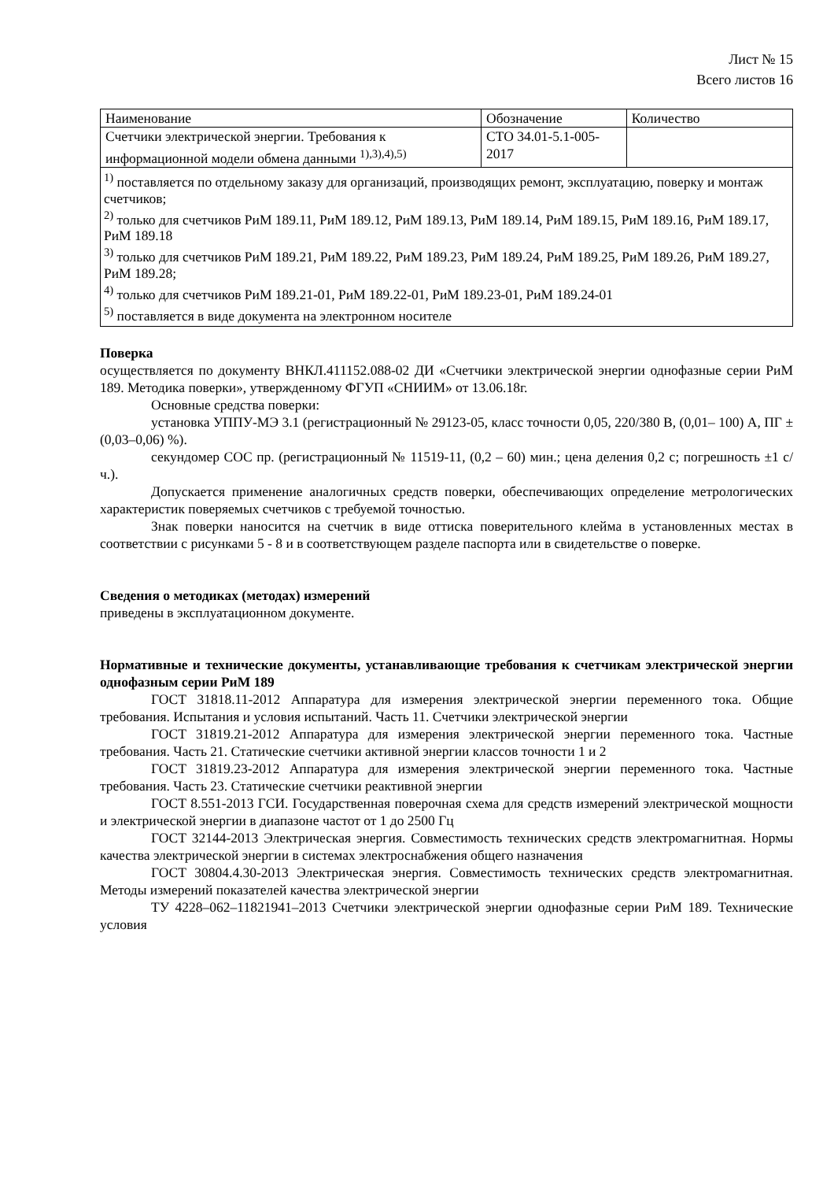Лист № 15
Всего листов 16
| Наименование | Обозначение | Количество |
| --- | --- | --- |
| Счетчики электрической энергии. Требования к информационной модели обмена данными <sup>1),3),4),5)</sup> | СТО 34.01-5.1-005-2017 | |
| <sup>1)</sup> поставляется по отдельному заказу для организаций, производящих ремонт, эксплуатацию, поверку и монтаж счетчиков; <sup>2)</sup> только для счетчиков РиМ 189.11, РиМ 189.12, РиМ 189.13, РиМ 189.14, РиМ 189.15, РиМ 189.16, РиМ 189.17, РиМ 189.18 <sup>3)</sup> только для счетчиков РиМ 189.21, РиМ 189.22, РиМ 189.23, РиМ 189.24, РиМ 189.25, РиМ 189.26, РиМ 189.27, РиМ 189.28; <sup>4)</sup> только для счетчиков РиМ 189.21-01, РиМ 189.22-01, РиМ 189.23-01, РиМ 189.24-01 <sup>5)</sup> поставляется в виде документа на электронном носителе | | |
Поверка
осуществляется по документу ВНКЛ.411152.088-02 ДИ «Счетчики электрической энергии однофазные серии РиМ 189. Методика поверки», утвержденному ФГУП «СНИИМ» от 13.06.18г.
Основные средства поверки:
установка УППУ-МЭ 3.1 (регистрационный № 29123-05, класс точности 0,05, 220/380 В, (0,01– 100) А, ПГ ± (0,03–0,06) %).
секундомер СОС пр. (регистрационный № 11519-11, (0,2 – 60) мин.; цена деления 0,2 с; погрешность ±1 с/ч.).
Допускается применение аналогичных средств поверки, обеспечивающих определение метрологических характеристик поверяемых счетчиков с требуемой точностью.
Знак поверки наносится на счетчик в виде оттиска поверительного клейма в установленных местах в соответствии с рисунками 5 - 8 и в соответствующем разделе паспорта или в свидетельстве о поверке.
Сведения о методиках (методах) измерений
приведены в эксплуатационном документе.
Нормативные и технические документы, устанавливающие требования к счетчикам электрической энергии однофазным серии РиМ 189
ГОСТ 31818.11-2012 Аппаратура для измерения электрической энергии переменного тока. Общие требования. Испытания и условия испытаний. Часть 11. Счетчики электрической энергии
ГОСТ 31819.21-2012 Аппаратура для измерения электрической энергии переменного тока. Частные требования. Часть 21. Статические счетчики активной энергии классов точности 1 и 2
ГОСТ 31819.23-2012 Аппаратура для измерения электрической энергии переменного тока. Частные требования. Часть 23. Статические счетчики реактивной энергии
ГОСТ 8.551-2013 ГСИ. Государственная поверочная схема для средств измерений электрической мощности и электрической энергии в диапазоне частот от 1 до 2500 Гц
ГОСТ 32144-2013 Электрическая энергия. Совместимость технических средств электромагнитная. Нормы качества электрической энергии в системах электроснабжения общего назначения
ГОСТ 30804.4.30-2013 Электрическая энергия. Совместимость технических средств электромагнитная. Методы измерений показателей качества электрической энергии
ТУ 4228–062–11821941–2013 Счетчики электрической энергии однофазные серии РиМ 189. Технические условия